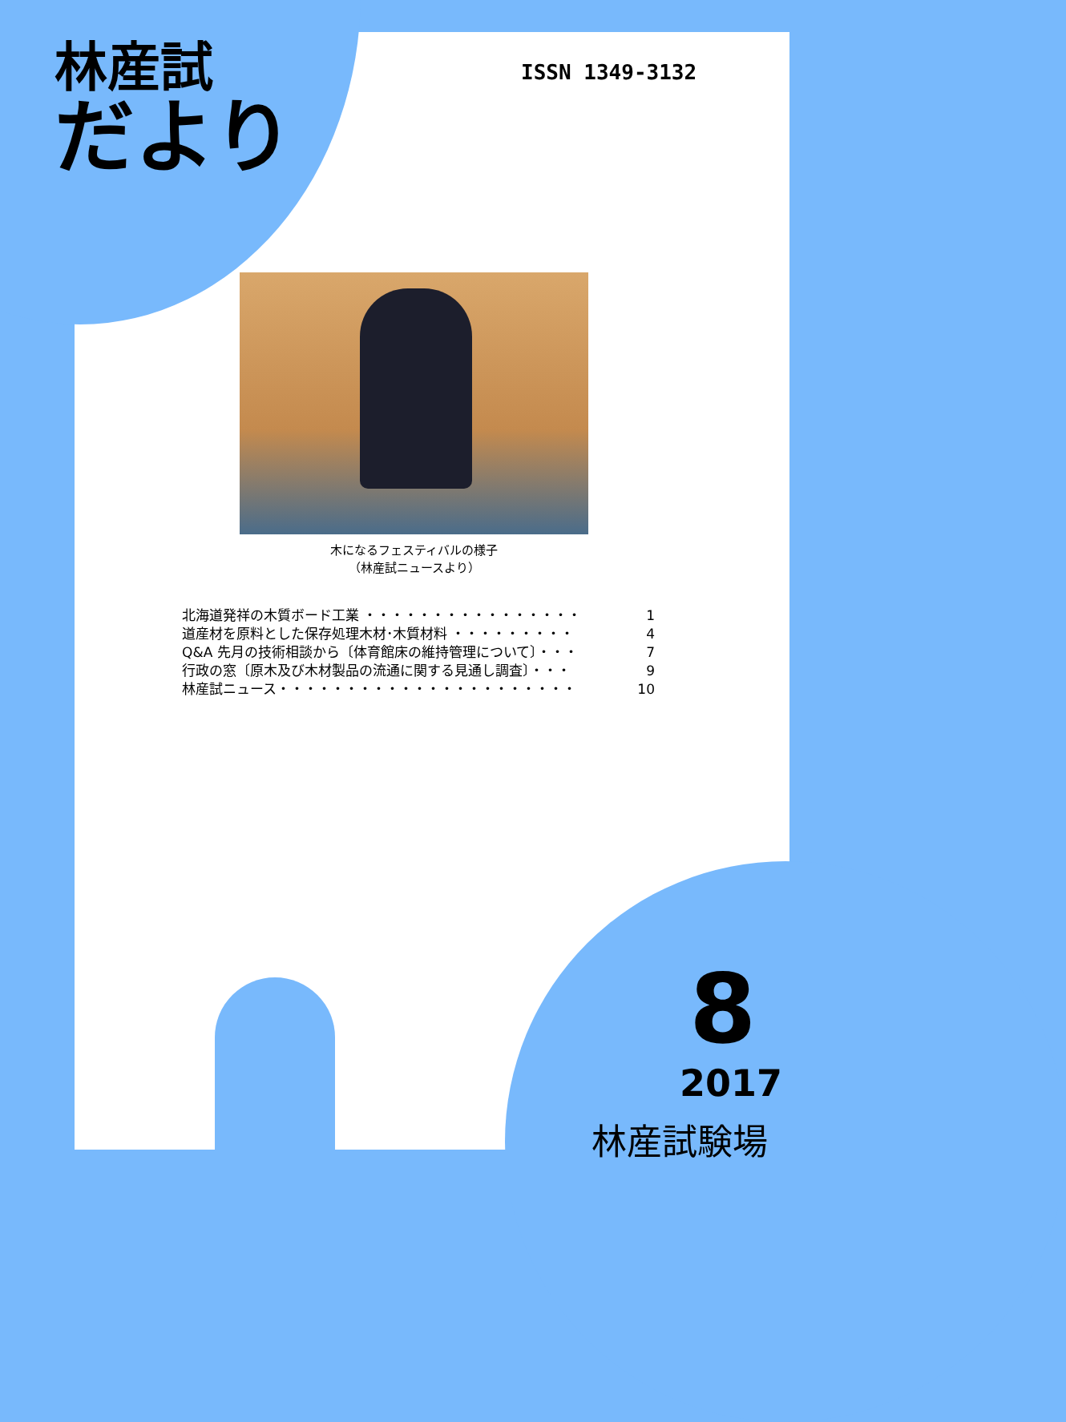林産試
だより
ISSN 1349-3132
木になるフェスティバルの様子
（林産試ニュースより）
北海道発祥の木質ボード工業 ・・・・・・・・・・・・・・・・ 1
道産材を原料とした保存処理木材･木質材料 ・・・・・・・・・ 4
Q&A 先月の技術相談から〔体育館床の維持管理について〕・・・ 7
行政の窓〔原木及び木材製品の流通に関する見通し調査〕・・・ 9
林産試ニュース・・・・・・・・・・・・・・・・・・・・・・ 10
8
2017
林産試験場